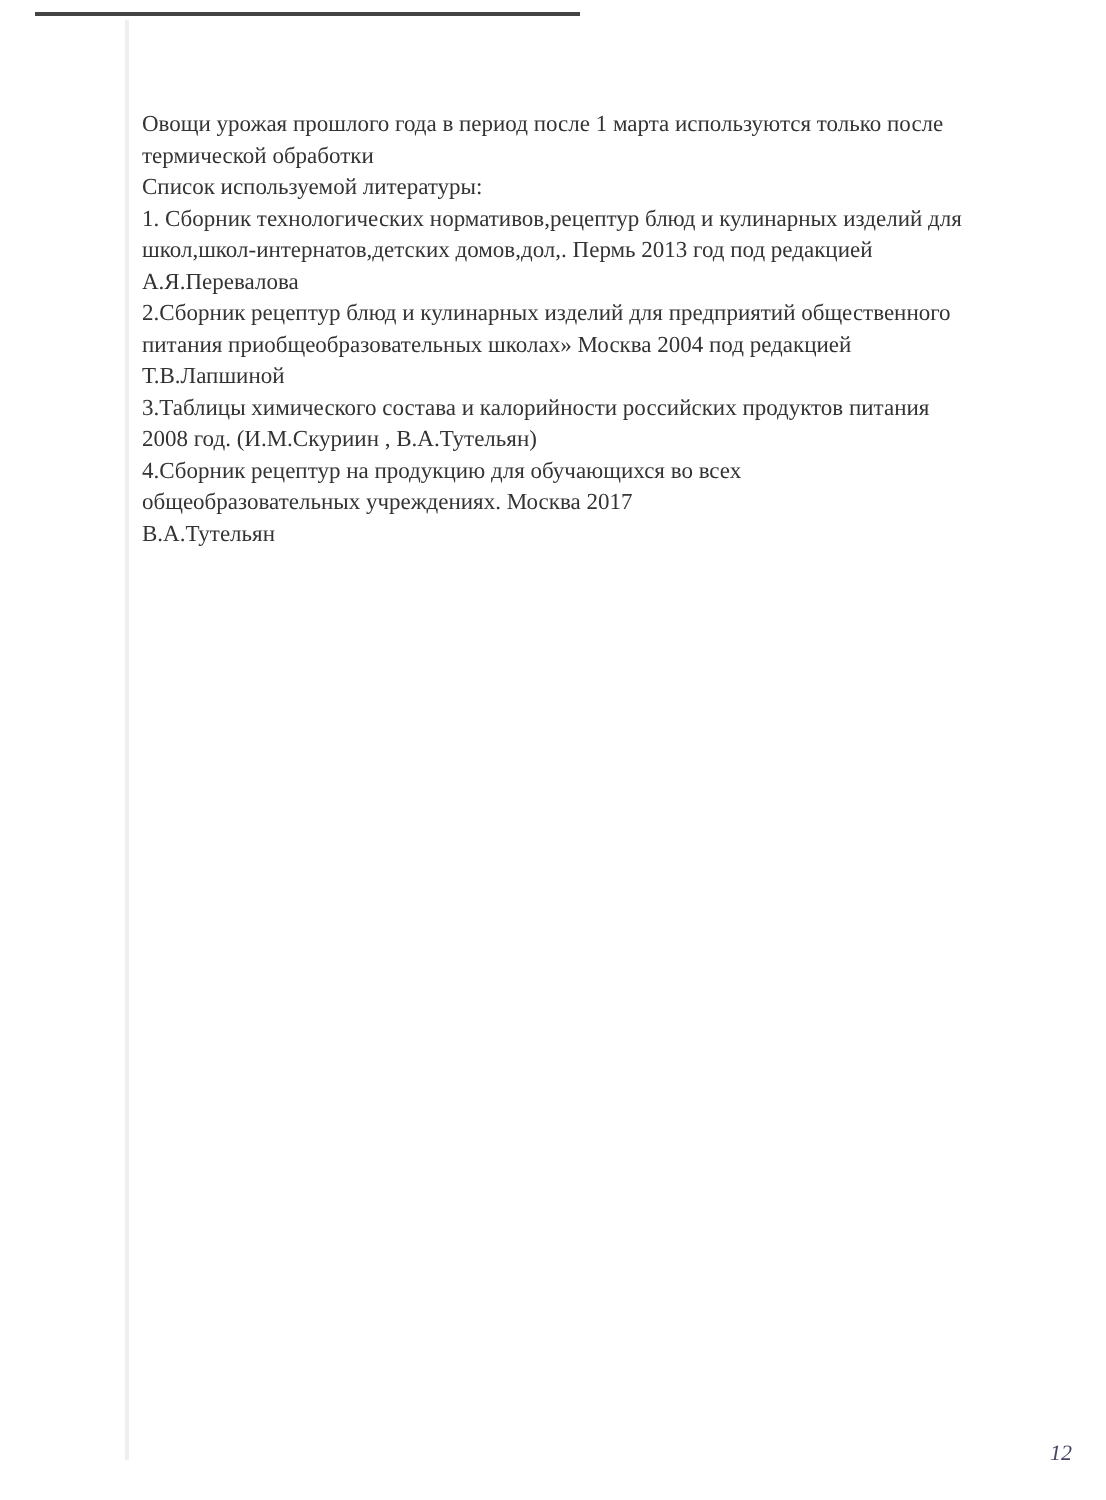Овощи урожая прошлого года в период после 1 марта используются только после термической обработки
Список используемой литературы:
1. Сборник технологических нормативов,рецептур блюд и кулинарных изделий для школ,школ-интернатов,детских домов,дол,. Пермь 2013 год под редакцией А.Я.Перевалова
2.Сборник рецептур блюд и кулинарных изделий для предприятий общественного питания приобщеобразовательных школах» Москва 2004 под редакцией Т.В.Лапшиной
3.Таблицы химического состава и калорийности российских продуктов питания 2008 год. (И.М.Скуриин , В.А.Тутельян)
4.Сборник рецептур на продукцию для обучающихся во всех общеобразовательных учреждениях. Москва 2017
В.А.Тутельян
12